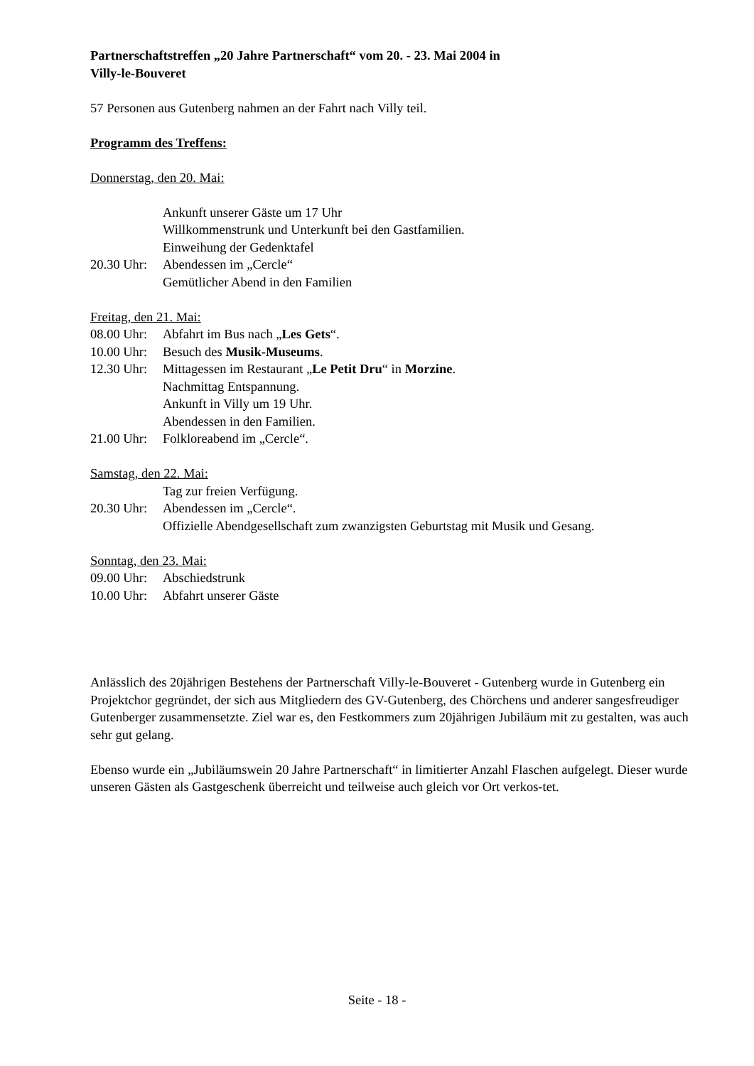Partnerschaftstreffen „20 Jahre Partnerschaft“ vom 20. - 23. Mai 2004 in
Villy-le-Bouveret
57 Personen aus Gutenberg nahmen an der Fahrt nach Villy teil.
Programm des Treffens:
Donnerstag, den 20. Mai:
Ankunft unserer Gäste um 17 Uhr
Willkommenstrunk und Unterkunft bei den Gastfamilien.
Einweihung der Gedenktafel
20.30 Uhr: Abendessen im „Cercle“
Gemütlicher Abend in den Familien
Freitag, den 21. Mai:
08.00 Uhr: Abfahrt im Bus nach „Les Gets“.
10.00 Uhr: Besuch des Musik-Museums.
12.30 Uhr: Mittagessen im Restaurant „Le Petit Dru“ in Morzine.
Nachmittag Entspannung.
Ankunft in Villy um 19 Uhr.
Abendessen in den Familien.
21.00 Uhr: Folkloreabend im „Cercle“.
Samstag, den 22. Mai:
Tag zur freien Verfügung.
20.30 Uhr: Abendessen im „Cercle“.
Offizielle Abendgesellschaft zum zwanzigsten Geburtstag mit Musik und Gesang.
Sonntag, den 23. Mai:
09.00 Uhr: Abschiedstrunk
10.00 Uhr: Abfahrt unserer Gäste
Anlässlich des 20jährigen Bestehens der Partnerschaft Villy-le-Bouveret - Gutenberg wurde in Gutenberg ein Projektchor gegründet, der sich aus Mitgliedern des GV-Gutenberg, des Chörchens und anderer sangesfreudiger Gutenberger zusammensetzte. Ziel war es, den Festkommers zum 20jährigen Jubiläum mit zu gestalten, was auch sehr gut gelang.
Ebenso wurde ein „Jubiläumswein 20 Jahre Partnerschaft“ in limitierter Anzahl Flaschen aufgelegt. Dieser wurde unseren Gästen als Gastgeschenk überreicht und teilweise auch gleich vor Ort verkos-tet.
Seite - 18 -